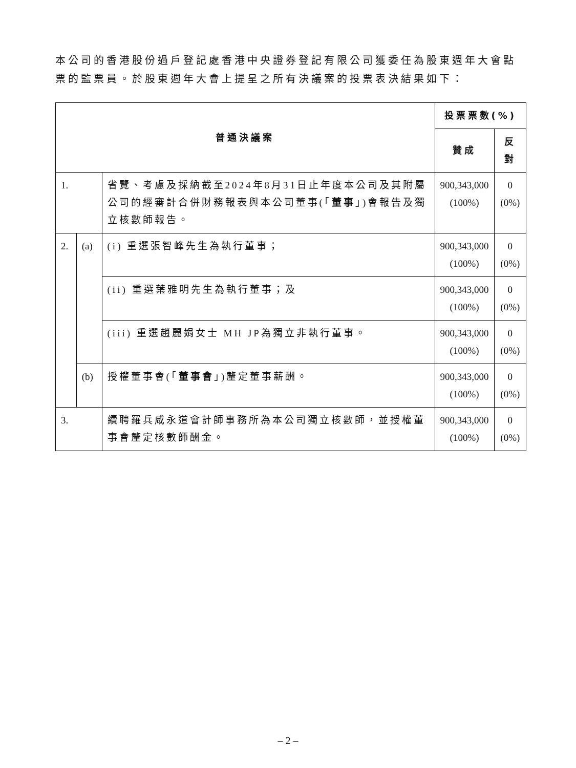本公司的香港股份過戶登記處香港中央證券登記有限公司獲委任為股東週年大會點票的監票員。於股東週年大會上提呈之所有決議案的投票表決結果如下：
| 普通決議案 | | | 投票票數(%) | |
| --- | --- | --- | --- | --- |
| | | | 贊成 | 反對 |
| 1. | | 省覽、考慮及採納截至2024年8月31日止年度本公司及其附屬公司的經審計合併財務報表與本公司董事(「 董事 」)會報告及獨立核數師報告。 | 900,343,000 (100%) | 0 (0%) |
| 2. | (a) | (i) 重選張智峰先生為執行董事； | 900,343,000 (100%) | 0 (0%) |
| | | (ii) 重選葉雅明先生為執行董事；及 | 900,343,000 (100%) | 0 (0%) |
| | | (iii) 重選趙麗娟女士 MH JP為獨立非執行董事。 | 900,343,000 (100%) | 0 (0%) |
| | (b) | 授權董事會(「 董事會 」)釐定董事薪酬。 | 900,343,000 (100%) | 0 (0%) |
| 3. | | 續聘羅兵咸永道會計師事務所為本公司獨立核數師，並授權董事會釐定核數師酬金。 | 900,343,000 (100%) | 0 (0%) |
– 2 –